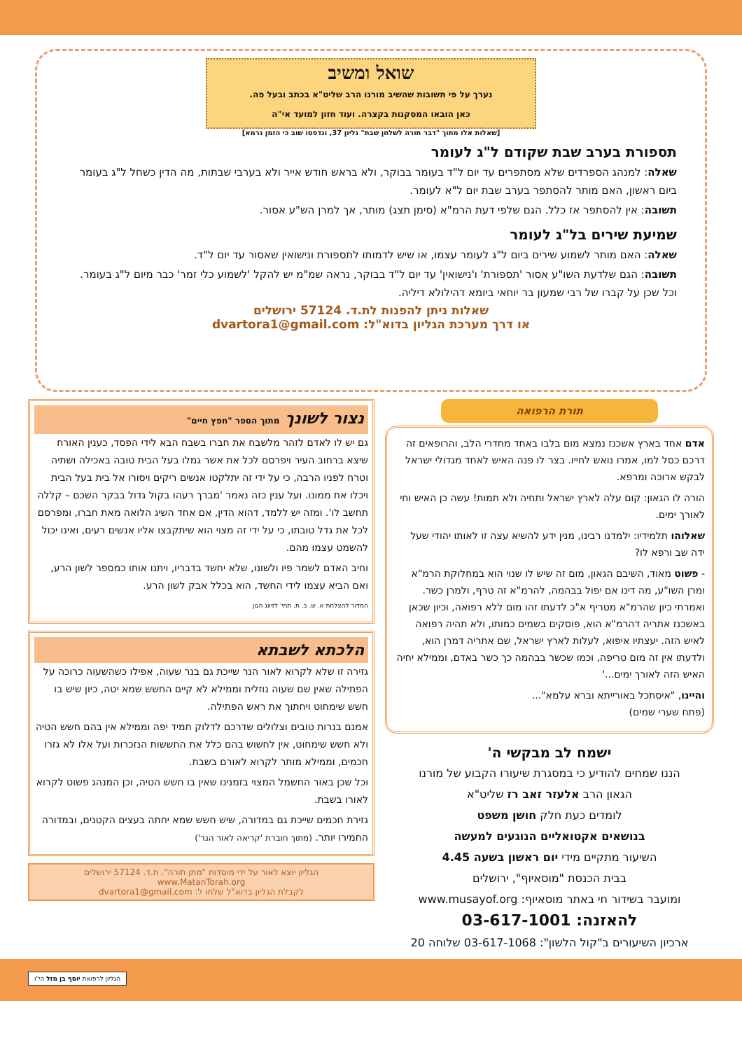שואל ומשיב
נערך על פי תשובות שהשיב מורנו הרב שליט"א בכתב ובעל פה.
כאן הובאו המסקנות בקצרה. ועוד חזון למועד אי"ה
[שאלות אלו מתוך "דבר תורה לשלחן שבת" גליון 37, ונדפסו שוב כי הזמן גרמא]
תספורת בערב שבת שקודם ל"ג לעומר
שאלה: למנהג הספרדים שלא מסתפרים עד יום ל"ד בעומר בבוקר, ולא בראש חודש אייר ולא בערבי שבתות, מה הדין כשחל ל"ג בעומר ביום ראשון, האם מותר להסתפר בערב שבת יום ל"א לעומר.
תשובה: אין להסתפר אז כלל. הגם שלפי דעת הרמ"א (סימן תצג) מותר, אך למרן הש"ע אסור.
שמיעת שירים בל"ג לעומר
שאלה: האם מותר לשמוע שירים ביום ל"ג לעומר עצמו, או שיש לדמותו לתספורת ונישואין שאסור עד יום ל"ד.
תשובה: הגם שלדעת השו"ע אסור 'תספורת' ו'נישואין' עד יום ל"ד בבוקר, נראה שמ"מ יש להקל 'לשמוע כלי זמר' כבר מיום ל"ג בעומר. וכל שכן על קברו של רבי שמעון בר יוחאי ביומא דהילולא דיליה.
שאלות ניתן להפנות לת.ד. 57124 ירושלים
או דרך מערכת הגליון בדוא"ל: dvartora1@gmail.com
תורת הרפואה
אדם אחד בארץ אשכנז נמצא מום בלבו באחד מחדרי הלב, והרופאים זה דרכם כסל למו, אמרו נואש לחייו. בצר לו פנה האיש לאחד מגדולי ישראל לבקש ארוכה ומרפא.
הורה לו הגאון: קום עלה לארץ ישראל ותחיה ולא תמות! עשה כן האיש וחי לאורך ימים.
שאלוהו תלמידיו: ילמדנו רבינו, מנין ידע להשיא עצה זו לאותו יהודי שעל ידה שב ורפא לו?
- פשוט מאוד, השיבם הגאון, מום זה שיש לו שנוי הוא במחלוקת הרמ"א ומרן השו"ע, מה דינו אם יפול בבהמה, להרמ"א זה טרף, ולמרן כשר. ואמרתי כיון שהרמ"א מטריף א"כ לדעתו זהו מום ללא רפואה, וכיון שכאן באשכנז אתריה דהרמ"א הוא, פוסקים בשמים כמותו, ולא תהיה רפואה לאיש הזה. יעצתיו איפוא, לעלות לארץ ישראל, שם אתריה דמרן הוא, ולדעתו אין זה מום טריפה, וכמו שכשר בבהמה כך כשר באדם, וממילא יחיה האיש הזה לאורך ימים...'
והיינו, "איסתכל באורייתא וברא עלמא"...
(פתח שערי שמים)
ישמח לב מבקשי ה'
הננו שמחים להודיע כי במסגרת שיעורו הקבוע של מורנו
הגאון הרב אלעזר זאב רז שליט"א
לומדים כעת חלק חושן משפט
בנושאים אקטואליים הנוגעים למעשה
השיעור מתקיים מידי יום ראשון בשעה 4.45
בבית הכנסת "מוסאיוף", ירושלים
ומועבר בשידור חי באתר מוסאיוף: www.musayof.org
להאזנה: 03-617-1001
ארכיון השיעורים ב"קול הלשון": 03-617-1068 שלוחה 20
נצור לשונך מתוך הספר "חפץ חיים"
גם יש לו לאדם לזהר מלשבח את חברו בשבח הבא לידי הפסד, כענין האורח שיצא ברחוב העיר ויפרסם לכל את אשר גמלו בעל הבית טובה באכילה ושתיה וטרח לפניו הרבה, כי על ידי זה יתלקטו אנשים ריקים ויסורו אל בית בעל הבית ויכלו את ממונו. ועל ענין כזה נאמר 'מברך רעהו בקול גדול בבקר השכם – קללה תחשב לו'. ומזה יש ללמד, דהוא הדין, אם אחד השיג הלואה מאת חברו, ומפרסם לכל את גדל טובתו, כי על ידי זה מצוי הוא שיתקבצו אליו אנשים רעים, ואינו יכול להשמט עצמו מהם.
וחיב האדם לשמר פיו ולשונו, שלא יחשד בדבריו, ויתנו אותו כמספר לשון הרע, ואם הביא עצמו לידי החשד, הוא בכלל אבק לשון הרע.
המדור להצלחת א. ש. ב. ת. תחי' לזיווג הגון
הלכתא לשבתא
גזירה זו שלא לקרוא לאור הנר שייכת גם בנר שעוה, אפילו כשהשעוה כרוכה על הפתילה שאין שם שעוה נוזלית וממילא לא קיים החשש שמא יטה, כיון שיש בו חשש שימחוט ויחתוך את ראש הפתילה.
אמנם בנרות טובים וצלולים שדרכם לדלוק תמיד יפה וממילא אין בהם חשש הטיה ולא חשש שימחוט, אין לחשוש בהם כלל את החששות הנזכרות ועל אלו לא גזרו חכמים, וממילא מותר לקרוא לאורם בשבת.
וכל שכן באור החשמל המצוי בזמנינו שאין בו חשש הטיה, וכן המנהג פשוט לקרוא לאורו בשבת.
גזירת חכמים שייכת גם במדורה, שיש חשש שמא יחתה בעצים הקטנים, ובמדורה החמירו יותר. (מתוך חוברת 'קריאה לאור הנר')
הגליון יוצא לאור על ידי מוסדות "מתן תורה". ת.ד. 57124 ירושלים
www.MatanTorah.org
לקבלת הגליון בדוא"ל שלחו ל: dvartora1@gmail.com
הגליון לרפואת יוסף בן מזל הי"ו